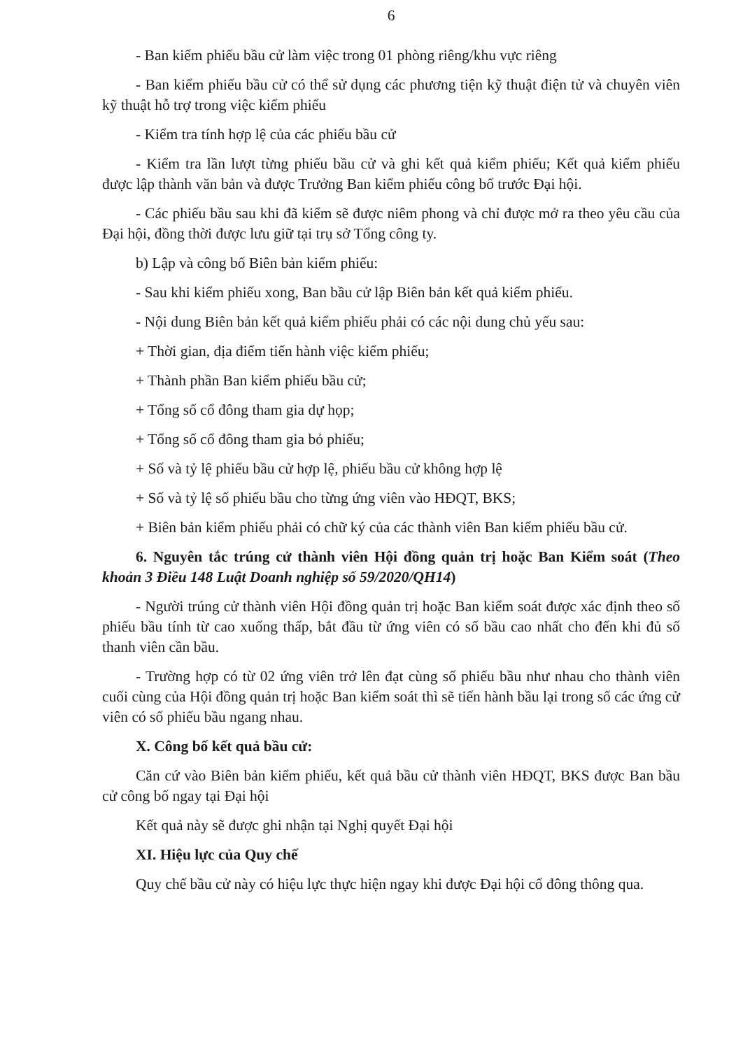6
- Ban kiểm phiếu bầu cử làm việc trong 01 phòng riêng/khu vực riêng
- Ban kiểm phiếu bầu cử có thể sử dụng các phương tiện kỹ thuật điện tử và chuyên viên kỹ thuật hỗ trợ trong việc kiểm phiếu
- Kiểm tra tính hợp lệ của các phiếu bầu cử
- Kiểm tra lần lượt từng phiếu bầu cử và ghi kết quả kiểm phiếu; Kết quả kiểm phiếu được lập thành văn bản và được Trưởng Ban kiểm phiếu công bố trước Đại hội.
- Các phiếu bầu sau khi đã kiểm sẽ được niêm phong và chỉ được mở ra theo yêu cầu của Đại hội, đồng thời được lưu giữ tại trụ sở Tổng công ty.
b) Lập và công bố Biên bản kiểm phiếu:
- Sau khi kiểm phiếu xong, Ban bầu cử lập Biên bản kết quả kiểm phiếu.
- Nội dung Biên bản kết quả kiểm phiếu phải có các nội dung chủ yếu sau:
+ Thời gian, địa điểm tiến hành việc kiểm phiếu;
+ Thành phần Ban kiểm phiếu bầu cử;
+ Tổng số cổ đông tham gia dự họp;
+ Tổng số cổ đông tham gia bỏ phiếu;
+ Số và tỷ lệ phiếu bầu cử hợp lệ, phiếu bầu cử không hợp lệ
+ Số và tỷ lệ số phiếu bầu cho từng ứng viên vào HĐQT, BKS;
+ Biên bản kiểm phiếu phải có chữ ký của các thành viên Ban kiểm phiếu bầu cử.
6. Nguyên tắc trúng cử thành viên Hội đồng quản trị hoặc Ban Kiểm soát (Theo khoản 3 Điều 148 Luật Doanh nghiệp số 59/2020/QH14)
- Người trúng cử thành viên Hội đồng quản trị hoặc Ban kiểm soát được xác định theo số phiếu bầu tính từ cao xuống thấp, bắt đầu từ ứng viên có số bầu cao nhất cho đến khi đủ số thanh viên cần bầu.
- Trường hợp có từ 02 ứng viên trở lên đạt cùng số phiếu bầu như nhau cho thành viên cuối cùng của Hội đồng quản trị hoặc Ban kiểm soát thì sẽ tiến hành bầu lại trong số các ứng cử viên có số phiếu bầu ngang nhau.
X. Công bố kết quả bầu cử:
Căn cứ vào Biên bản kiểm phiếu, kết quả bầu cử thành viên HĐQT, BKS được Ban bầu cử công bố ngay tại Đại hội
Kết quả này sẽ được ghi nhận tại Nghị quyết Đại hội
XI. Hiệu lực của Quy chế
Quy chế bầu cử này có hiệu lực thực hiện ngay khi được Đại hội cổ đông thông qua.